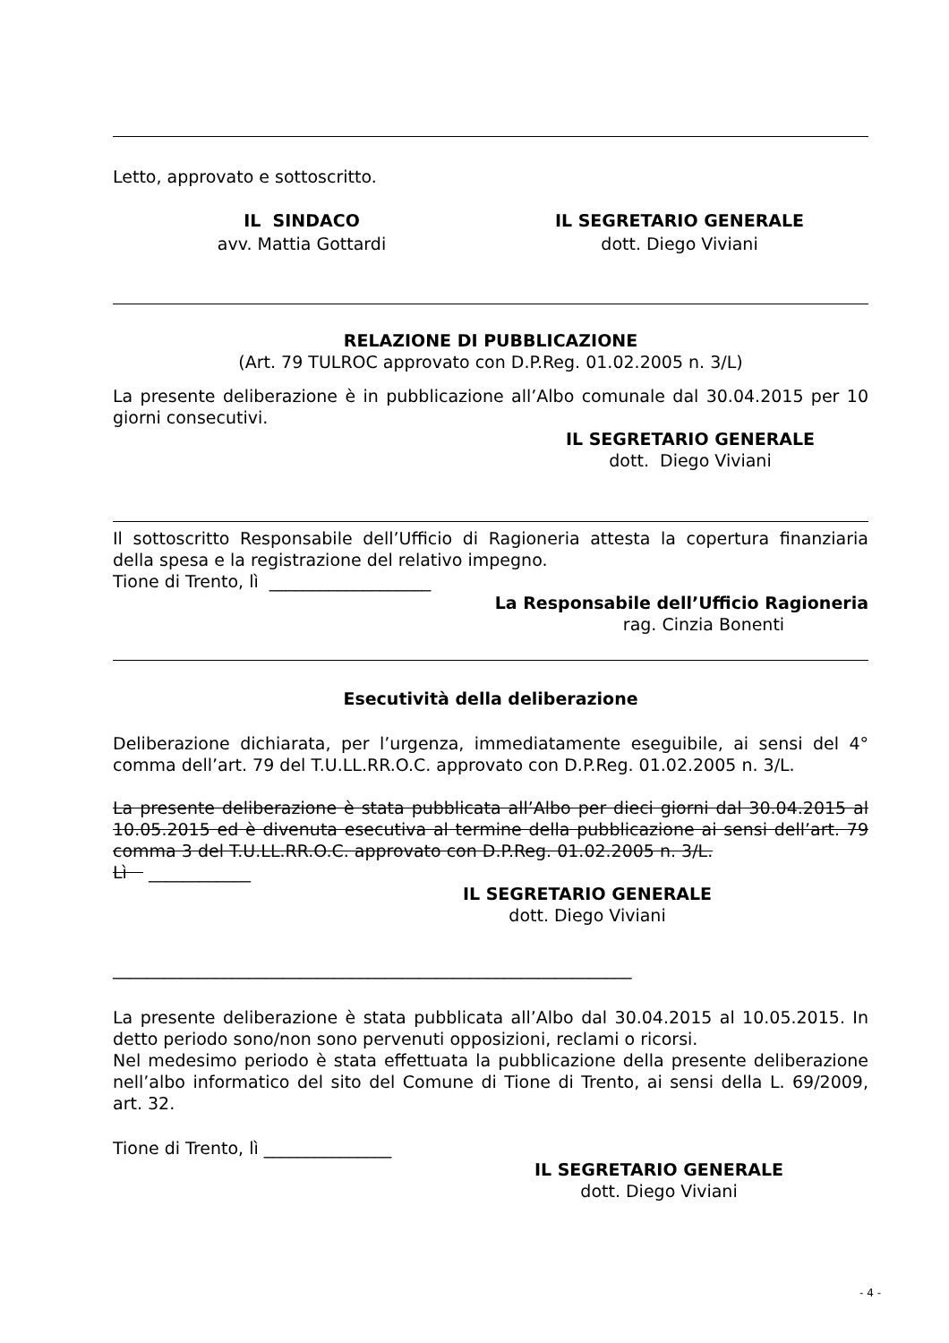Letto, approvato e sottoscritto.
IL SINDACO
avv. Mattia Gottardi
IL SEGRETARIO GENERALE
dott. Diego Viviani
RELAZIONE DI PUBBLICAZIONE
(Art. 79 TULROC approvato con D.P.Reg. 01.02.2005 n. 3/L)
La presente deliberazione è in pubblicazione all’Albo comunale dal 30.04.2015 per 10 giorni consecutivi.
IL SEGRETARIO GENERALE
dott. Diego Viviani
Il sottoscritto Responsabile dell’Ufficio di Ragioneria attesta la copertura finanziaria della spesa e la registrazione del relativo impegno.
Tione di Trento, lì ___________________
La Responsabile dell’Ufficio Ragioneria
rag. Cinzia Bonenti
Esecutività della deliberazione
Deliberazione dichiarata, per l’urgenza, immediatamente eseguibile, ai sensi del 4° comma dell’art. 79 del T.U.LL.RR.O.C. approvato con D.P.Reg. 01.02.2005 n. 3/L.
La presente deliberazione è stata pubblicata all’Albo per dieci giorni dal 30.04.2015 al 10.05.2015 ed è divenuta esecutiva al termine della pubblicazione ai sensi dell’art. 79 comma 3 del T.U.LL.RR.O.C. approvato con D.P.Reg. 01.02.2005 n. 3/L.
Lì ____________
IL SEGRETARIO GENERALE
dott. Diego Viviani
_____________________________________________________________
La presente deliberazione è stata pubblicata all’Albo dal 30.04.2015 al 10.05.2015. In detto periodo sono/non sono pervenuti opposizioni, reclami o ricorsi.
Nel medesimo periodo è stata effettuata la pubblicazione della presente deliberazione nell’albo informatico del sito del Comune di Tione di Trento, ai sensi della L. 69/2009, art. 32.
Tione di Trento, lì _______________
IL SEGRETARIO GENERALE
dott. Diego Viviani
- 4 -